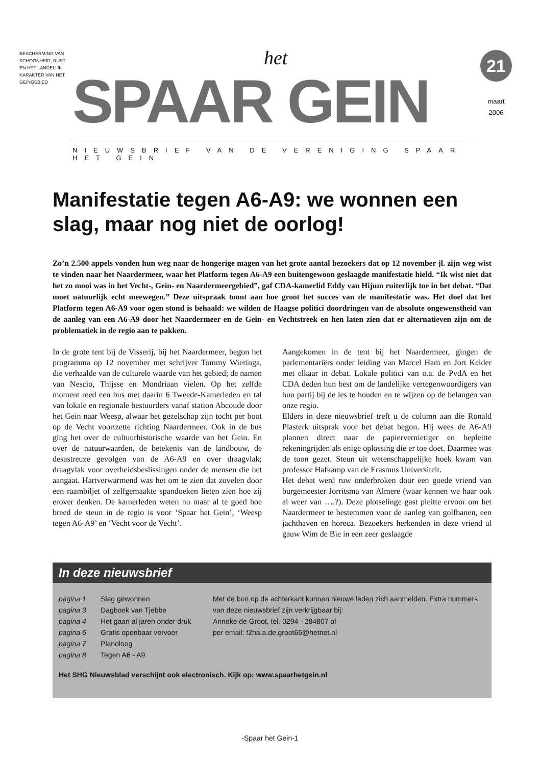BESCHERMING VAN SCHOONHEID, RUST EN HET LANDELIJK KARAKTER VAN HET GEINGEBIED
het
SPAAR GEIN
21
maart
2006
NIEUWSBRIEF VAN DE VERENIGING SPAAR HET GEIN
Manifestatie tegen A6-A9: we wonnen een slag, maar nog niet de oorlog!
Zo’n 2.500 appels vonden hun weg naar de hongerige magen van het grote aantal bezoekers dat op 12 november jl. zijn weg wist te vinden naar het Naardermeer, waar het Platform tegen A6-A9 een buitengewoon geslaagde manifestatie hield. “Ik wist niet dat het zo mooi was in het Vecht-, Gein- en Naardermeergebied”, gaf CDA-kamerlid Eddy van Hijum ruiterlijk toe in het debat. “Dat moet natuurlijk echt meewegen.” Deze uitspraak toont aan hoe groot het succes van de manifestatie was. Het doel dat het Platform tegen A6-A9 voor ogen stond is behaald: we wilden de Haagse politici doordringen van de absolute ongewenstheid van de aanleg van een A6-A9 door het Naardermeer en de Gein- en Vechtstreek en hen laten zien dat er alternatieven zijn om de problematiek in de regio aan te pakken.
In de grote tent bij de Visserij, bij het Naardermeer, begon het programma op 12 november met schrijver Tommy Wieringa, die verhaalde van de culturele waarde van het gebied; de namen van Nescio, Thijsse en Mondriaan vielen. Op het zelfde moment reed een bus met daarin 6 Tweede-Kamerleden en tal van lokale en regionale bestuurders vanaf station Abcoude door het Gein naar Weesp, alwaar het gezelschap zijn tocht per boot op de Vecht voortzette richting Naardermeer. Ook in de bus ging het over de cultuurhistorische waarde van het Gein. En over de natuurwaarden, de betekenis van de landbouw, de desastreuze gevolgen van de A6-A9 en over draagvlak; draagvlak voor overheidsbeslissingen onder de mensen die het aangaat. Hartverwarmend was het om te zien dat zovelen door een raambiljet of zelfgemaakte spandoeken lieten zien hoe zij erover denken. De kamerleden weten nu maar al te goed hoe breed de steun in de regio is voor ‘Spaar het Gein’, ‘Weesp tegen A6-A9’ en ‘Vecht voor de Vecht’.
Aangekomen in de tent bij het Naardermeer, gingen de parlementariërs onder leiding van Marcel Ham en Jort Kelder met elkaar in debat. Lokale politici van o.a. de PvdA en het CDA deden hun best om de landelijke vertegenwoordigers van hun partij bij de les te houden en te wijzen op de belangen van onze regio.
Elders in deze nieuwsbrief treft u de column aan die Ronald Plasterk uitsprak voor het debat begon. Hij wees de A6-A9 plannen direct naar de papiervernietiger en bepleitte rekeningrijden als enige oplossing die er toe doet. Daarmee was de toon gezet. Steun uit wetenschappelijke hoek kwam van professor Hafkamp van de Erasmus Universiteit.
Het debat werd ruw onderbroken door een goede vriend van burgemeester Jorritsma van Almere (waar kennen we haar ook al weer van ….?). Deze plotselinge gast pleitte ervoor om het Naardermeer te bestemmen voor de aanleg van golfbanen, een jachthaven en horeca. Bezoekers herkenden in deze vriend al gauw Wim de Bie in een zeer geslaagde
In deze nieuwsbrief
| pagina 1 | Slag gewonnen |
| pagina 3 | Dagboek van Tjebbe |
| pagina 4 | Het gaan al jaren onder druk |
| pagina 6 | Gratis openbaar vervoer |
| pagina 7 | Planoloog |
| pagina 8 | Tegen A6 - A9 |
Met de bon op de achterkant kunnen nieuwe leden zich aanmelden. Extra nummers van deze nieuwsbrief zijn verkrijgbaar bij:
Anneke de Groot, tel. 0294 - 284807 of
per email: f2ha.a.de.groot66@hetnet.nl
Het SHG Nieuwsblad verschijnt ook electronisch. Kijk op: www.spaarhetgein.nl
-Spaar het Gein-1